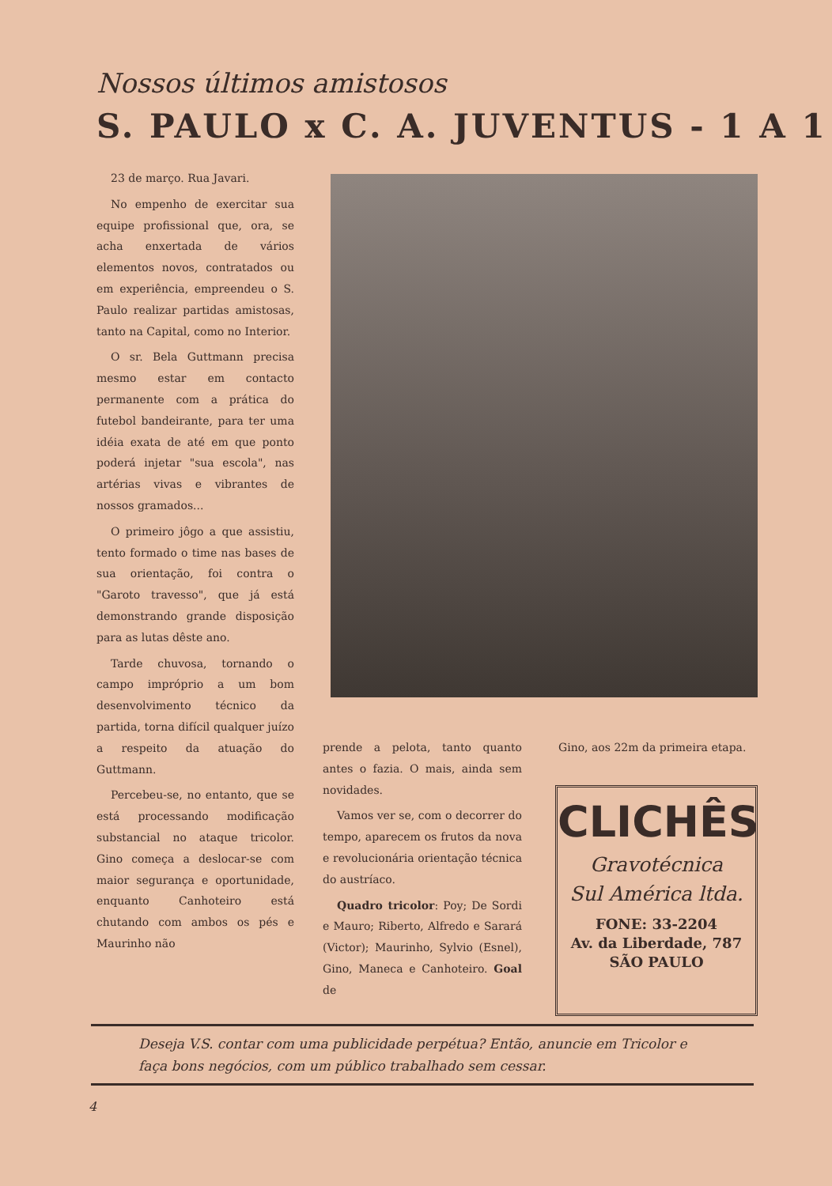Nossos últimos amistosos
S. PAULO x C. A. JUVENTUS - 1 A 1
23 de março. Rua Javari.
No empenho de exercitar sua equipe profissional que, ora, se acha enxertada de vários elementos novos, contratados ou em experiência, empreendeu o S. Paulo realizar partidas amistosas, tanto na Capital, como no Interior.
O sr. Bela Guttmann precisa mesmo estar em contacto permanente com a prática do futebol bandeirante, para ter uma idéia exata de até em que ponto poderá injetar "sua escola", nas artérias vivas e vibrantes de nossos gramados...
O primeiro jôgo a que assistiu, tento formado o time nas bases de sua orientação, foi contra o "Garoto travesso", que já está demonstrando grande disposição para as lutas dêste ano.
Tarde chuvosa, tornando o campo impróprio a um bom desenvolvimento técnico da partida, torna difícil qualquer juízo a respeito da atuação do Guttmann.
Percebeu-se, no entanto, que se está processando modificação substancial no ataque tricolor. Gino começa a deslocar-se com maior segurança e oportunidade, enquanto Canhoteiro está chutando com ambos os pés e Maurinho não
prende a pelota, tanto quanto antes o fazia. O mais, ainda sem novidades.
Vamos ver se, com o decorrer do tempo, aparecem os frutos da nova e revolucionária orientação técnica do austríaco.
Quadro tricolor: Poy; De Sordi e Mauro; Riberto, Alfredo e Sarará (Victor); Maurinho, Sylvio (Esnel), Gino, Maneca e Canhoteiro. Goal de
Gino, aos 22m da primeira etapa.
CLICHÊS
Gravotécnica
Sul América ltda.
FONE: 33-2204
Av. da Liberdade, 787
SÃO PAULO
Deseja V.S. contar com uma publicidade perpétua? Então, anuncie em Tricolor e faça bons negócios, com um público trabalhado sem cessar.
4